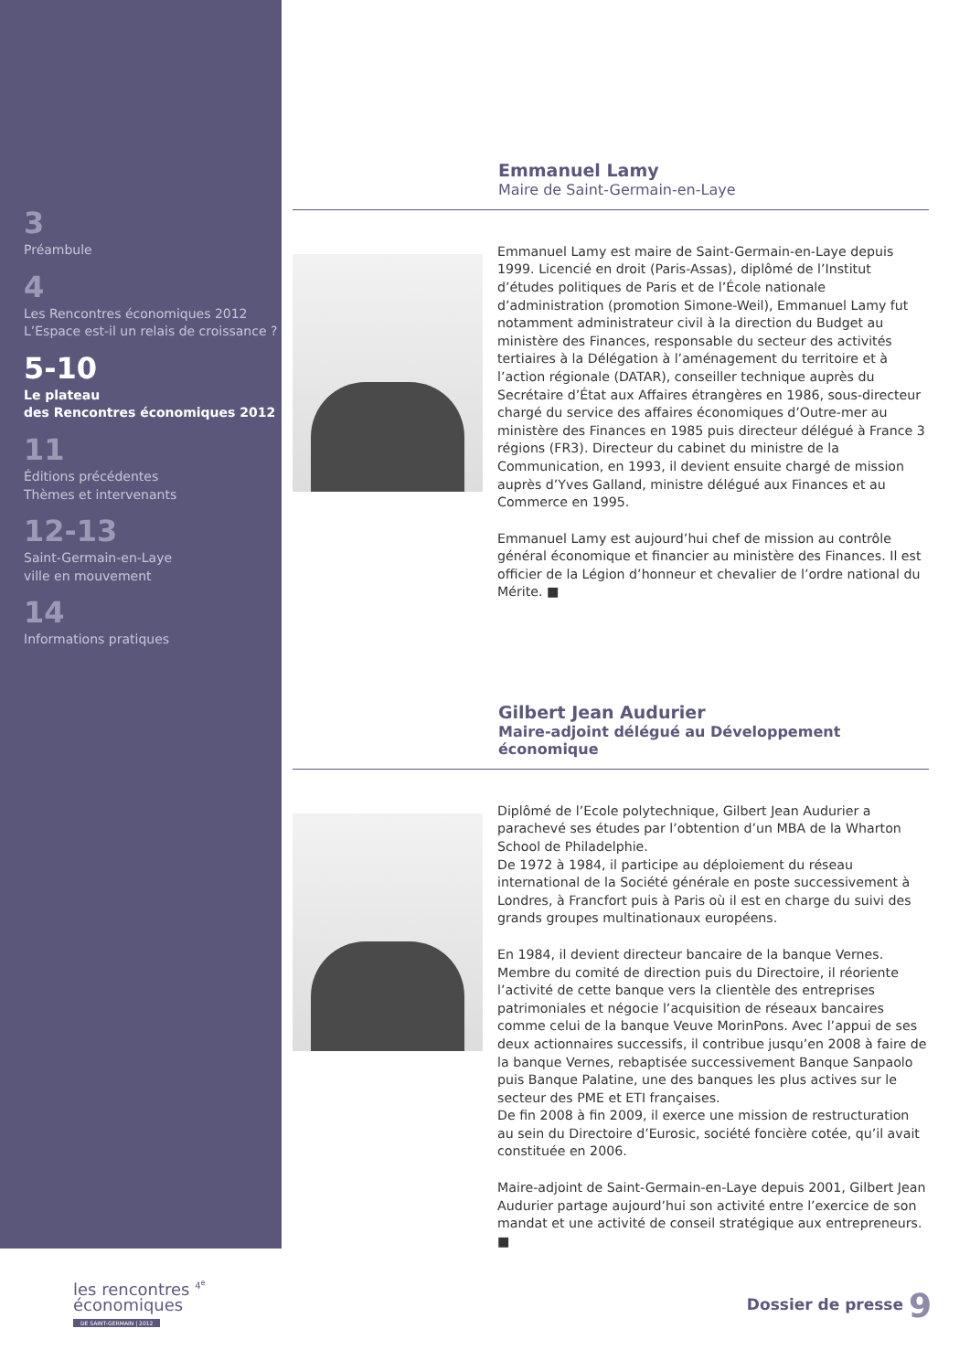3
Préambule
4
Les Rencontres économiques 2012
L’Espace est-il un relais de croissance ?
5-10
Le plateau
des Rencontres économiques 2012
11
Éditions précédentes
Thèmes et intervenants
12-13
Saint-Germain-en-Laye
ville en mouvement
14
Informations pratiques
Emmanuel Lamy
Maire de Saint-Germain-en-Laye
Emmanuel Lamy est maire de Saint-Germain-en-Laye depuis 1999. Licencié en droit (Paris-Assas), diplômé de l’Institut d’études politiques de Paris et de l’École nationale d’administration (promotion Simone-Weil), Emmanuel Lamy fut notamment administrateur civil à la direction du Budget au ministère des Finances, responsable du secteur des activités tertiaires à la Délégation à l’aménagement du territoire et à l’action régionale (DATAR), conseiller technique auprès du Secrétaire d’État aux Affaires étrangères en 1986, sous-directeur chargé du service des affaires économiques d’Outre-mer au ministère des Finances en 1985 puis directeur délégué à France 3 régions (FR3). Directeur du cabinet du ministre de la Communication, en 1993, il devient ensuite chargé de mission auprès d’Yves Galland, ministre délégué aux Finances et au Commerce en 1995.
Emmanuel Lamy est aujourd’hui chef de mission au contrôle général économique et financier au ministère des Finances. Il est officier de la Légion d’honneur et chevalier de l’ordre national du Mérite. ■
Gilbert Jean Audurier
Maire-adjoint délégué au Développement économique
Diplômé de l’Ecole polytechnique, Gilbert Jean Audurier a parachevé ses études par l’obtention d’un MBA de la Wharton School de Philadelphie.
De 1972 à 1984, il participe au déploiement du réseau international de la Société générale en poste successivement à Londres, à Francfort puis à Paris où il est en charge du suivi des grands groupes multinationaux européens.
En 1984, il devient directeur bancaire de la banque Vernes. Membre du comité de direction puis du Directoire, il réoriente l’activité de cette banque vers la clientèle des entreprises patrimoniales et négocie l’acquisition de réseaux bancaires comme celui de la banque Veuve MorinPons. Avec l’appui de ses deux actionnaires successifs, il contribue jusqu’en 2008 à faire de la banque Vernes, rebaptisée successivement Banque Sanpaolo puis Banque Palatine, une des banques les plus actives sur le secteur des PME et ETI françaises.
De fin 2008 à fin 2009, il exerce une mission de restructuration au sein du Directoire d’Eurosic, société foncière cotée, qu’il avait constituée en 2006.
Maire-adjoint de Saint-Germain-en-Laye depuis 2001, Gilbert Jean Audurier partage aujourd’hui son activité entre l’exercice de son mandat et une activité de conseil stratégique aux entrepreneurs. ■
les rencontres <sup>4<sup>e</sup></sup>
économiques
DE SAINT-GERMAIN | 2012
Dossier de presse 9